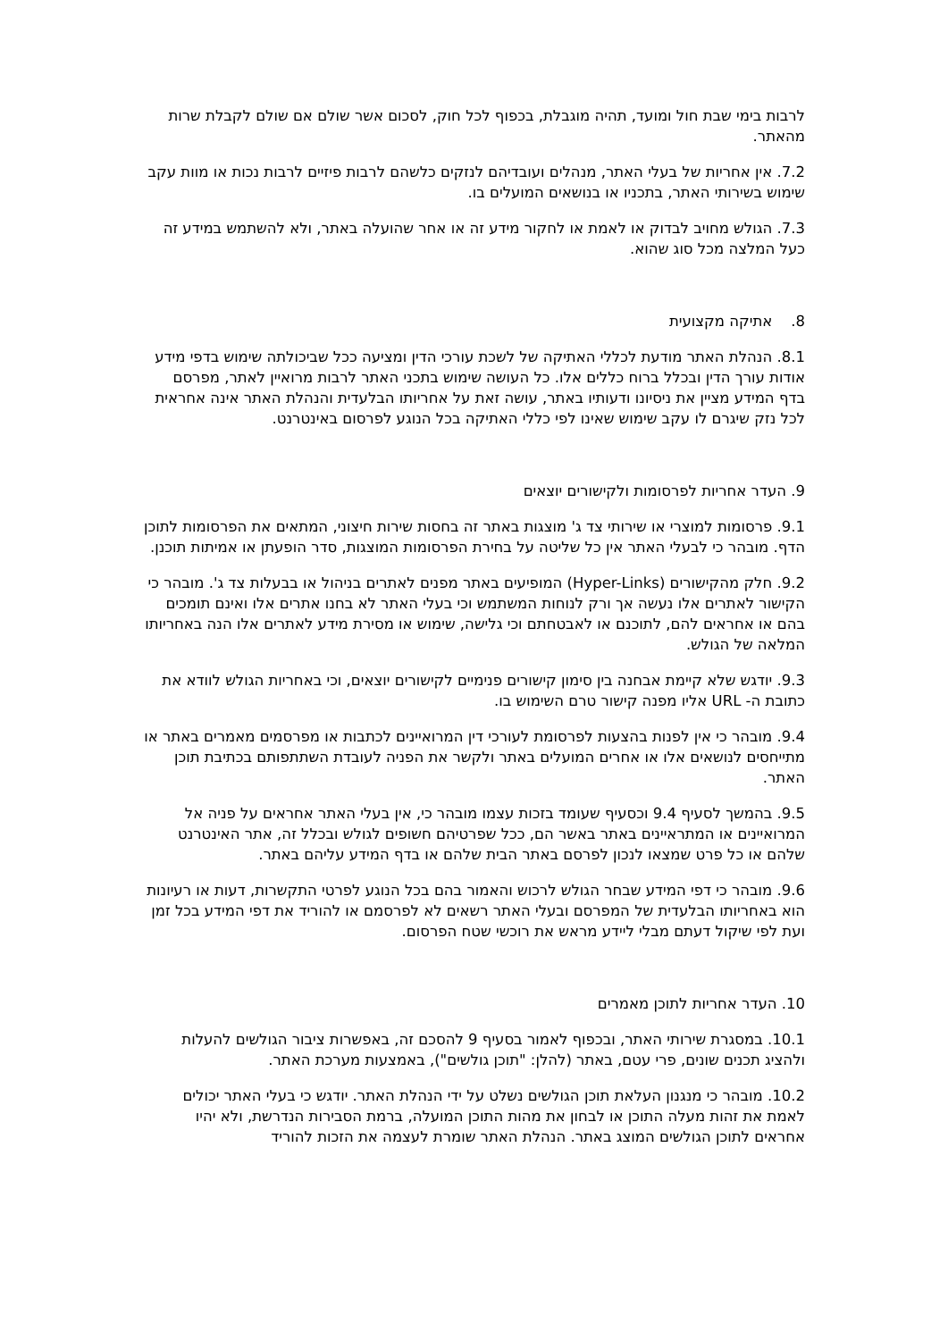לרבות בימי שבת חול ומועד, תהיה מוגבלת, בכפוף לכל חוק, לסכום אשר שולם אם שולם לקבלת שרות מהאתר.
7.2. אין אחריות של בעלי האתר, מנהלים ועובדיהם לנזקים כלשהם לרבות פיזיים לרבות נכות או מוות עקב שימוש בשירותי האתר, בתכניו או בנושאים המועלים בו.
7.3. הגולש מחויב לבדוק או לאמת או לחקור מידע זה או אחר שהועלה באתר, ולא להשתמש במידע זה כעל המלצה מכל סוג שהוא.
8. אתיקה מקצועית
8.1. הנהלת האתר מודעת לכללי האתיקה של לשכת עורכי הדין ומציעה ככל שביכולתה שימוש בדפי מידע אודות עורך הדין ובכלל ברוח כללים אלו. כל העושה שימוש בתכני האתר לרבות מרואיין לאתר, מפרסם בדף המידע מציין את ניסיונו ודעותיו באתר, עושה זאת על אחריותו הבלעדית והנהלת האתר אינה אחראית לכל נזק שיגרם לו עקב שימוש שאינו לפי כללי האתיקה בכל הנוגע לפרסום באינטרנט.
9. העדר אחריות לפרסומות ולקישורים יוצאים
9.1. פרסומות למוצרי או שירותי צד ג' מוצגות באתר זה בחסות שירות חיצוני, המתאים את הפרסומות לתוכן הדף. מובהר כי לבעלי האתר אין כל שליטה על בחירת הפרסומות המוצגות, סדר הופעתן או אמיתות תוכנן.
9.2. חלק מהקישורים (Hyper-Links) המופיעים באתר מפנים לאתרים בניהול או בבעלות צד ג'. מובהר כי הקישור לאתרים אלו נעשה אך ורק לנוחות המשתמש וכי בעלי האתר לא בחנו אתרים אלו ואינם תומכים בהם או אחראים להם, לתוכנם או לאבטחתם וכי גלישה, שימוש או מסירת מידע לאתרים אלו הנה באחריותו המלאה של הגולש.
9.3. יודגש שלא קיימת אבחנה בין סימון קישורים פנימיים לקישורים יוצאים, וכי באחריות הגולש לוודא את כתובת ה- URL אליו מפנה קישור טרם השימוש בו.
9.4. מובהר כי אין לפנות בהצעות לפרסומת לעורכי דין המרואיינים לכתבות או מפרסמים מאמרים באתר או מתייחסים לנושאים אלו או אחרים המועלים באתר ולקשר את הפניה לעובדת השתתפותם בכתיבת תוכן האתר.
9.5. בהמשך לסעיף 9.4 וכסעיף שעומד בזכות עצמו מובהר כי, אין בעלי האתר אחראים על פניה אל המרואיינים או המתראיינים באתר באשר הם, ככל שפרטיהם חשופים לגולש ובכלל זה, אתר האינטרנט שלהם או כל פרט שמצאו לנכון לפרסם באתר הבית שלהם או בדף המידע עליהם באתר.
9.6. מובהר כי דפי המידע שבחר הגולש לרכוש והאמור בהם בכל הנוגע לפרטי התקשרות, דעות או רעיונות הוא באחריותו הבלעדית של המפרסם ובעלי האתר רשאים לא לפרסמם או להוריד את דפי המידע בכל זמן ועת לפי שיקול דעתם מבלי ליידע מראש את רוכשי שטח הפרסום.
10. העדר אחריות לתוכן מאמרים
10.1. במסגרת שירותי האתר, ובכפוף לאמור בסעיף 9 להסכם זה, באפשרות ציבור הגולשים להעלות ולהציג תכנים שונים, פרי עטם, באתר (להלן: "תוכן גולשים"), באמצעות מערכת האתר.
10.2. מובהר כי מנגנון העלאת תוכן הגולשים נשלט על ידי הנהלת האתר. יודגש כי בעלי האתר יכולים לאמת את זהות מעלה התוכן או לבחון את מהות התוכן המועלה, ברמת הסבירות הנדרשת, ולא יהיו אחראים לתוכן הגולשים המוצג באתר. הנהלת האתר שומרת לעצמה את הזכות להוריד